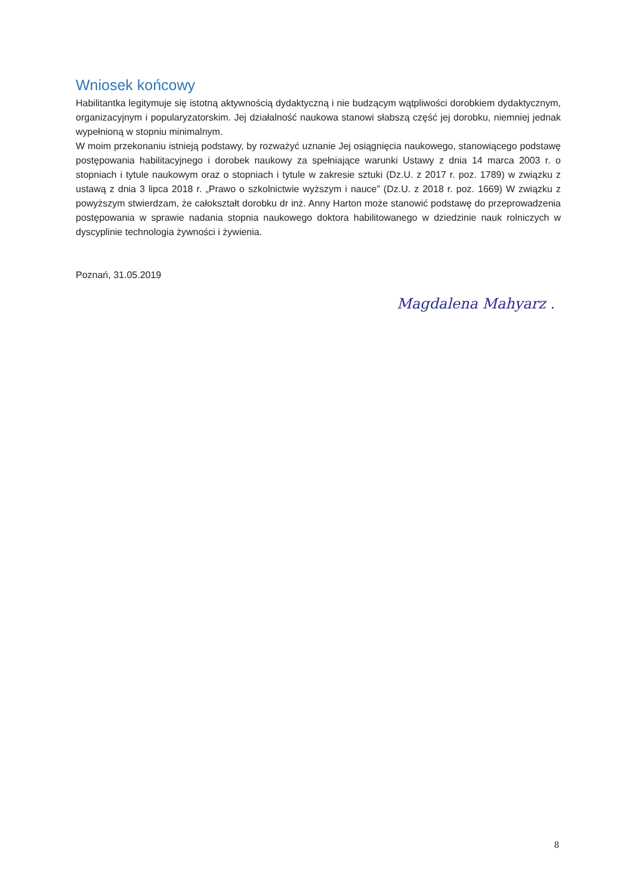Wniosek końcowy
Habilitantka legitymuje się istotną aktywnością dydaktyczną i nie budzącym wątpliwości dorobkiem dydaktycznym, organizacyjnym i popularyzatorskim. Jej działalność naukowa stanowi słabszą część jej dorobku, niemniej jednak wypełnioną w stopniu minimalnym.
W moim przekonaniu istnieją podstawy, by rozważyć uznanie Jej osiągnięcia naukowego, stanowiącego podstawę postępowania habilitacyjnego i dorobek naukowy za spełniające warunki Ustawy z dnia 14 marca 2003 r. o stopniach i tytule naukowym oraz o stopniach i tytule w zakresie sztuki (Dz.U. z 2017 r. poz. 1789) w związku z ustawą z dnia 3 lipca 2018 r. „Prawo o szkolnictwie wyższym i nauce” (Dz.U. z 2018 r. poz. 1669) W związku z powyższym stwierdzam, że całokształt dorobku dr inż. Anny Harton może stanowić podstawę do przeprowadzenia postępowania w sprawie nadania stopnia naukowego doktora habilitowanego w dziedzinie nauk rolniczych w dyscyplinie technologia żywności i żywienia.
Poznań, 31.05.2019
Magdalena Mahyarz .
8